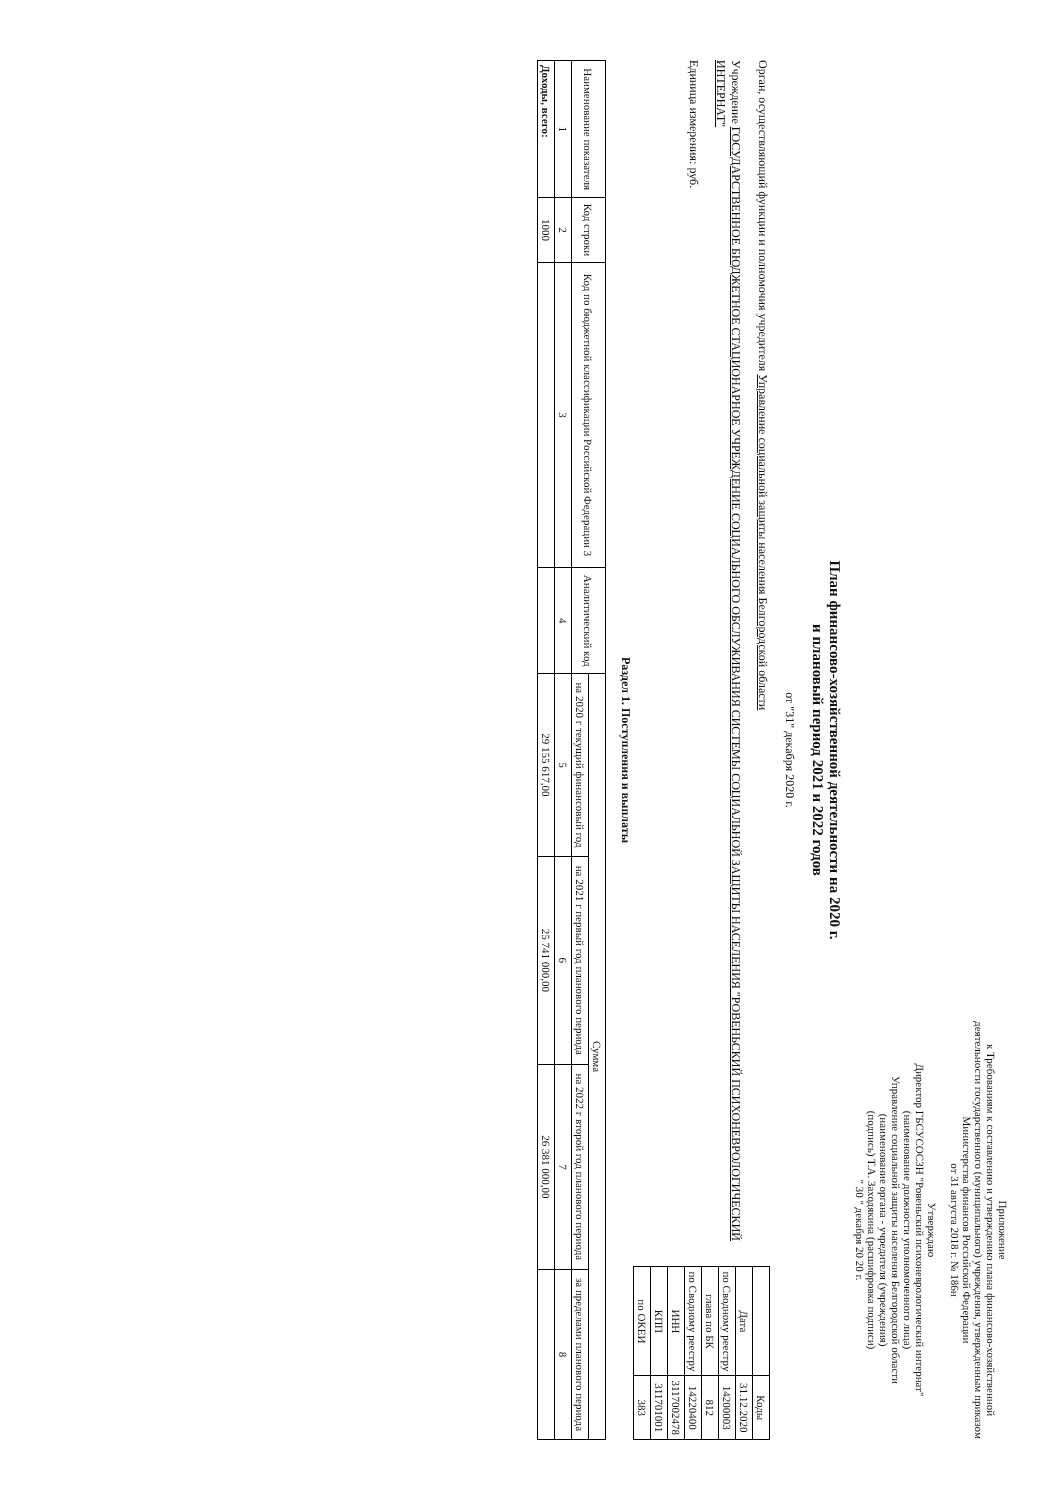Приложение
к Требованиям к составлению и утверждению плана финансово-хозяйственной деятельности государственного (муниципального) учреждения, утвержденным приказом Министерства финансов Российской Федерации
от 31 августа 2018 г. № 186н
Утверждаю
Директор ГБСУСОСЗН "Ровеньский психоневрологический интернат"
(наименование должности уполномоченного лица)
Управление социальной защиты населения Белгородской области
(наименование органа - учредителя (учреждения)
(подпись) Т.А. Заходякина (расшифровка подписи)
" 30 " декабря 20 20 г.
План финансово-хозяйственной деятельности на 2020 г.
и плановый период 2021 и 2022 годов
от "31" декабря 2020 г.
| | Коды |
| --- | --- |
| Дата | 31.12.2020 |
| по Сводному реестру | 14200003 |
| глава по БК | 812 |
| по Сводному реестру | 14220400 |
| ИНН | 3117002478 |
| КПП | 311701001 |
| по ОКЕИ | 383 |
Орган, осуществляющий функции и полномочия учредителя Управление социальной защиты населения Белгородской области
Учреждение ГОСУДАРСТВЕННОЕ БЮДЖЕТНОЕ СТАЦИОНАРНОЕ УЧРЕЖДЕНИЕ СОЦИАЛЬНОГО ОБСЛУЖИВАНИЯ СИСТЕМЫ СОЦИАЛЬНОЙ ЗАЩИТЫ НАСЕЛЕНИЯ "РОВЕНЬСКИЙ ПСИХОНЕВРОЛОГИЧЕСКИЙ ИНТЕРНАТ"
Единица измерения: руб.
Раздел 1. Поступления и выплаты
| Наименование показателя | Код строки | Код по бюджетной классификации Российской Федерации 3 | Аналитический код | Сумма | | | |
| --- | --- | --- | --- | --- | --- | --- | --- |
| | | | | на 2020 г текущий финансовый год | на 2021 г первый год планового периода | на 2022 г второй год планового периода | за пределами планового периода |
| 1 | 2 | 3 | 4 | 5 | 6 | 7 | 8 |
| Доходы, всего: | 1000 | | | 29 155 617,00 | 25 741 000,00 | 26 381 000,00 | |